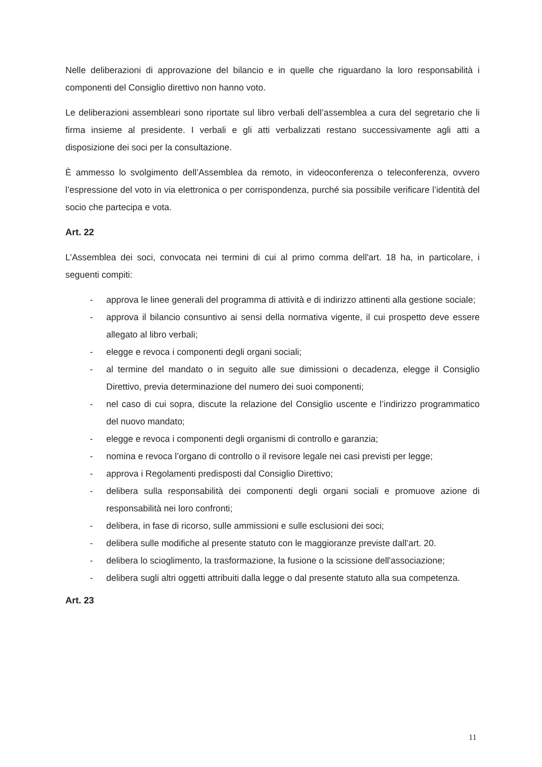Nelle deliberazioni di approvazione del bilancio e in quelle che riguardano la loro responsabilità i componenti del Consiglio direttivo non hanno voto.
Le deliberazioni assembleari sono riportate sul libro verbali dell’assemblea a cura del segretario che li firma insieme al presidente. I verbali e gli atti verbalizzati restano successivamente agli atti a disposizione dei soci per la consultazione.
È ammesso lo svolgimento dell’Assemblea da remoto, in videoconferenza o teleconferenza, ovvero l’espressione del voto in via elettronica o per corrispondenza, purché sia possibile verificare l’identità del socio che partecipa e vota.
Art. 22
L’Assemblea dei soci, convocata nei termini di cui al primo comma dell'art. 18 ha, in particolare, i seguenti compiti:
- approva le linee generali del programma di attività e di indirizzo attinenti alla gestione sociale;
- approva il bilancio consuntivo ai sensi della normativa vigente, il cui prospetto deve essere allegato al libro verbali;
- elegge e revoca i componenti degli organi sociali;
- al termine del mandato o in seguito alle sue dimissioni o decadenza, elegge il Consiglio Direttivo, previa determinazione del numero dei suoi componenti;
- nel caso di cui sopra, discute la relazione del Consiglio uscente e l’indirizzo programmatico del nuovo mandato;
- elegge e revoca i componenti degli organismi di controllo e garanzia;
- nomina e revoca l’organo di controllo o il revisore legale nei casi previsti per legge;
- approva i Regolamenti predisposti dal Consiglio Direttivo;
- delibera sulla responsabilità dei componenti degli organi sociali e promuove azione di responsabilità nei loro confronti;
- delibera, in fase di ricorso, sulle ammissioni e sulle esclusioni dei soci;
- delibera sulle modifiche al presente statuto con le maggioranze previste dall’art. 20.
- delibera lo scioglimento, la trasformazione, la fusione o la scissione dell'associazione;
- delibera sugli altri oggetti attribuiti dalla legge o dal presente statuto alla sua competenza.
Art. 23
11